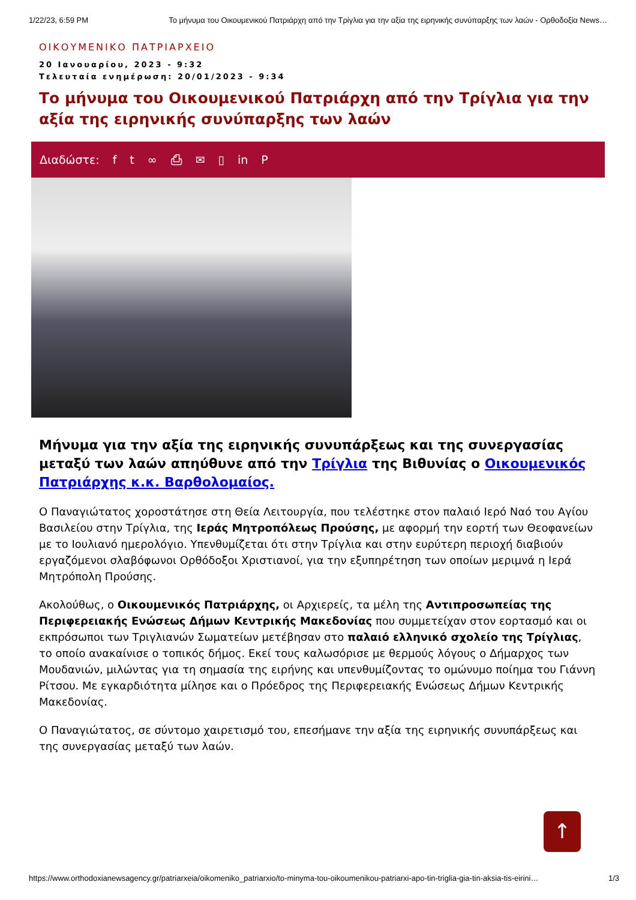1/22/23, 6:59 PM Το μήνυμα του Οικουμενικού Πατριάρχη από την Τρίγλια για την αξία της ειρηνικής συνύπαρξης των λαών - Ορθοδοξία News…
ΟΙΚΟΥΜΕΝΙΚΟ ΠΑΤΡΙΑΡΧΕΙΟ
20 Ιανουαρίου, 2023 - 9:32
Τελευταία ενημέρωση: 20/01/2023 - 9:34
Το μήνυμα του Οικουμενικού Πατριάρχη από την Τρίγλια για την αξία της ειρηνικής συνύπαρξης των λαών
Διαδώστε: ft ∞ ⎙ ✉ ▯ in P
Μήνυμα για την αξία της ειρηνικής συνυπάρξεως και της συνεργασίας μεταξύ των λαών απηύθυνε από την Τρίγλια της Βιθυνίας ο Οικουμενικός Πατριάρχης κ.κ. Βαρθολομαίος.
Ο Παναγιώτατος χοροστάτησε στη Θεία Λειτουργία, που τελέστηκε στον παλαιό Ιερό Ναό του Αγίου Βασιλείου στην Τρίγλια, της Ιεράς Μητροπόλεως Προύσης, με αφορμή την εορτή των Θεοφανείων με το Ιουλιανό ημερολόγιο. Υπενθυμίζεται ότι στην Τρίγλια και στην ευρύτερη περιοχή διαβιούν εργαζόμενοι σλαβόφωνοι Ορθόδοξοι Χριστιανοί, για την εξυπηρέτηση των οποίων μεριμνά η Ιερά Μητρόπολη Προύσης.
Ακολούθως, ο Οικουμενικός Πατριάρχης, οι Αρχιερείς, τα μέλη της Αντιπροσωπείας της Περιφερειακής Ενώσεως Δήμων Κεντρικής Μακεδονίας που συμμετείχαν στον εορτασμό και οι εκπρόσωποι των Τριγλιανών Σωματείων μετέβησαν στο παλαιό ελληνικό σχολείο της Τρίγλιας, το οποίο ανακαίνισε ο τοπικός δήμος. Εκεί τους καλωσόρισε με θερμούς λόγους ο Δήμαρχος των Μουδανιών, μιλώντας για τη σημασία της ειρήνης και υπενθυμίζοντας το ομώνυμο ποίημα του Γιάννη Ρίτσου. Με εγκαρδιότητα μίλησε και ο Πρόεδρος της Περιφερειακής Ενώσεως Δήμων Κεντρικής Μακεδονίας.
Ο Παναγιώτατος, σε σύντομο χαιρετισμό του, επεσήμανε την αξία της ειρηνικής συνυπάρξεως και της συνεργασίας μεταξύ των λαών.
↑
https://www.orthodoxianewsagency.gr/patriarxeia/oikomeniko_patriarxio/to-minyma-tou-oikoumenikou-patriarxi-apo-tin-triglia-gia-tin-aksia-tis-eirini… 1/3